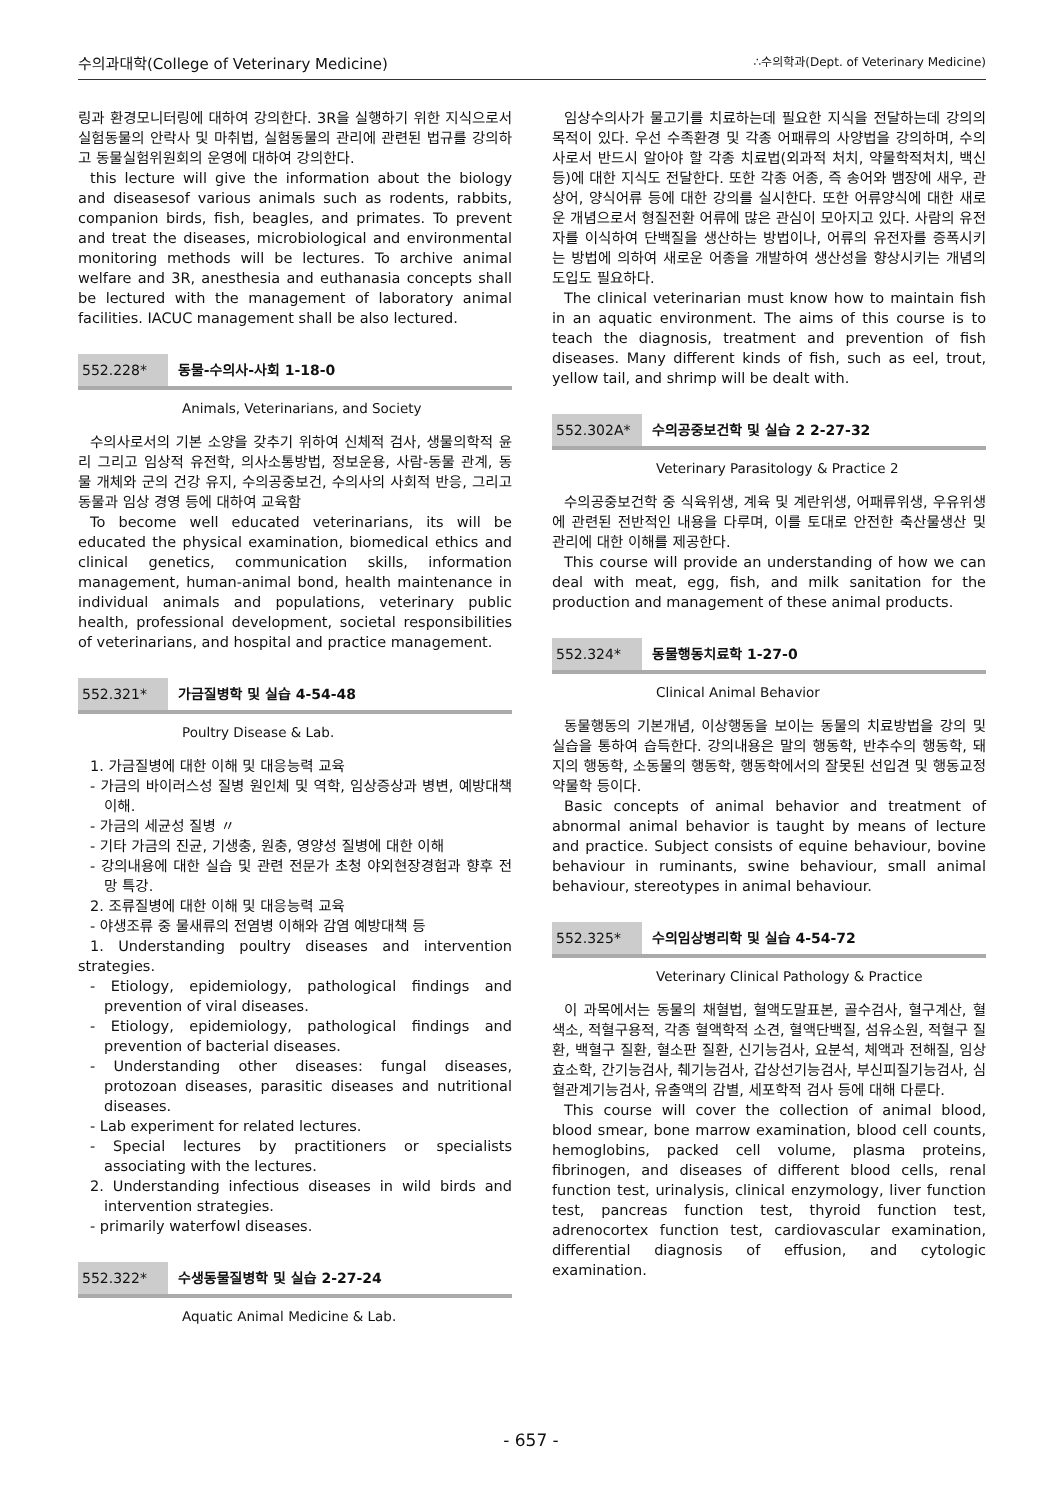수의과대학(College of Veterinary Medicine) ∴수의학과(Dept. of Veterinary Medicine)
링과 환경모니터링에 대하여 강의한다. 3R을 실행하기 위한 지식으로서 실험동물의 안락사 및 마취법, 실험동물의 관리에 관련된 법규를 강의하고 동물실험위원회의 운영에 대하여 강의한다.
this lecture will give the information about the biology and diseasesof various animals such as rodents, rabbits, companion birds, fish, beagles, and primates. To prevent and treat the diseases, microbiological and environmental monitoring methods will be lectures. To archive animal welfare and 3R, anesthesia and euthanasia concepts shall be lectured with the management of laboratory animal facilities. IACUC management shall be also lectured.
552.228* 동물-수의사-사회 1-18-0
Animals, Veterinarians, and Society
수의사로서의 기본 소양을 갖추기 위하여 신체적 검사, 생물의학적 윤리 그리고 임상적 유전학, 의사소통방법, 정보운용, 사람-동물 관계, 동물 개체와 군의 건강 유지, 수의공중보건, 수의사의 사회적 반응, 그리고 동물과 임상 경영 등에 대하여 교육함
To become well educated veterinarians, its will be educated the physical examination, biomedical ethics and clinical genetics, communication skills, information management, human-animal bond, health maintenance in individual animals and populations, veterinary public health, professional development, societal responsibilities of veterinarians, and hospital and practice management.
552.321* 가금질병학 및 실습 4-54-48
Poultry Disease & Lab.
1. 가금질병에 대한 이해 및 대응능력 교육
- 가금의 바이러스성 질병 원인체 및 역학, 임상증상과 병변, 예방대책 이해.
- 가금의 세균성 질병 〃
- 기타 가금의 진균, 기생충, 원충, 영양성 질병에 대한 이해
- 강의내용에 대한 실습 및 관련 전문가 초청 야외현장경험과 향후 전망 특강.
2. 조류질병에 대한 이해 및 대응능력 교육
- 야생조류 중 물새류의 전염병 이해와 감염 예방대책 등
1. Understanding poultry diseases and intervention strategies.
- Etiology, epidemiology, pathological findings and prevention of viral diseases.
- Etiology, epidemiology, pathological findings and prevention of bacterial diseases.
- Understanding other diseases: fungal diseases, protozoan diseases, parasitic diseases and nutritional diseases.
- Lab experiment for related lectures.
- Special lectures by practitioners or specialists associating with the lectures.
2. Understanding infectious diseases in wild birds and intervention strategies.
- primarily waterfowl diseases.
552.322* 수생동물질병학 및 실습 2-27-24
Aquatic Animal Medicine & Lab.
임상수의사가 물고기를 치료하는데 필요한 지식을 전달하는데 강의의 목적이 있다. 우선 수족환경 및 각종 어패류의 사양법을 강의하며, 수의사로서 반드시 알아야 할 각종 치료법(외과적 처치, 약물학적처치, 백신 등)에 대한 지식도 전달한다. 또한 각종 어종, 즉 송어와 뱀장에 새우, 관상어, 양식어류 등에 대한 강의를 실시한다. 또한 어류양식에 대한 새로운 개념으로서 형질전환 어류에 많은 관심이 모아지고 있다. 사람의 유전자를 이식하여 단백질을 생산하는 방법이나, 어류의 유전자를 증폭시키는 방법에 의하여 새로운 어종을 개발하여 생산성을 향상시키는 개념의 도입도 필요하다.
The clinical veterinarian must know how to maintain fish in an aquatic environment. The aims of this course is to teach the diagnosis, treatment and prevention of fish diseases. Many different kinds of fish, such as eel, trout, yellow tail, and shrimp will be dealt with.
552.302A* 수의공중보건학 및 실습 2 2-27-32
Veterinary Parasitology & Practice 2
수의공중보건학 중 식육위생, 계육 및 계란위생, 어패류위생, 우유위생에 관련된 전반적인 내용을 다루며, 이를 토대로 안전한 축산물생산 및 관리에 대한 이해를 제공한다.
This course will provide an understanding of how we can deal with meat, egg, fish, and milk sanitation for the production and management of these animal products.
552.324* 동물행동치료학 1-27-0
Clinical Animal Behavior
동물행동의 기본개념, 이상행동을 보이는 동물의 치료방법을 강의 및 실습을 통하여 습득한다. 강의내용은 말의 행동학, 반추수의 행동학, 돼지의 행동학, 소동물의 행동학, 행동학에서의 잘못된 선입견 및 행동교정 약물학 등이다.
Basic concepts of animal behavior and treatment of abnormal animal behavior is taught by means of lecture and practice. Subject consists of equine behaviour, bovine behaviour in ruminants, swine behaviour, small animal behaviour, stereotypes in animal behaviour.
552.325* 수의임상병리학 및 실습 4-54-72
Veterinary Clinical Pathology & Practice
이 과목에서는 동물의 채혈법, 혈액도말표본, 골수검사, 혈구계산, 혈색소, 적혈구용적, 각종 혈액학적 소견, 혈액단백질, 섬유소원, 적혈구 질환, 백혈구 질환, 혈소판 질환, 신기능검사, 요분석, 체액과 전해질, 임상효소학, 간기능검사, 췌기능검사, 갑상선기능검사, 부신피질기능검사, 심혈관계기능검사, 유출액의 감별, 세포학적 검사 등에 대해 다룬다.
This course will cover the collection of animal blood, blood smear, bone marrow examination, blood cell counts, hemoglobins, packed cell volume, plasma proteins, fibrinogen, and diseases of different blood cells, renal function test, urinalysis, clinical enzymology, liver function test, pancreas function test, thyroid function test, adrenocortex function test, cardiovascular examination, differential diagnosis of effusion, and cytologic examination.
- 657 -